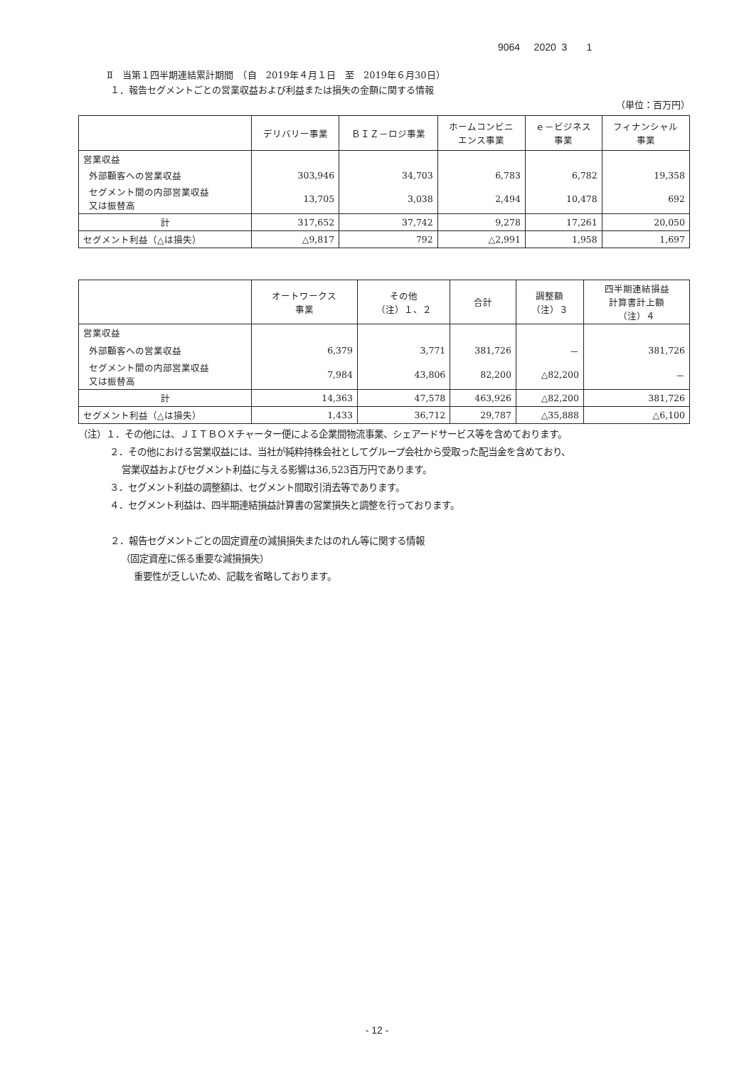9064 2020 3 1
Ⅱ　当第１四半期連結累計期間　（自　2019年４月１日　至　2019年６月30日）
１．報告セグメントごとの営業収益および利益または損失の金額に関する情報
（単位：百万円）
| | デリバリー事業 | ＢＩＺ－ロジ事業 | ホームコンビニ エンス事業 | ｅ－ビジネス 事業 | フィナンシャル 事業 |
| --- | --- | --- | --- | --- | --- |
| 営業収益 | | | | | |
| 外部顧客への営業収益 | 303,946 | 34,703 | 6,783 | 6,782 | 19,358 |
| セグメント間の内部営業収益 又は振替高 | 13,705 | 3,038 | 2,494 | 10,478 | 692 |
| 計 | 317,652 | 37,742 | 9,278 | 17,261 | 20,050 |
| セグメント利益（△は損失） | △9,817 | 792 | △2,991 | 1,958 | 1,697 |
| | オートワークス 事業 | その他 （注）１、２ | 合計 | 調整額 （注）３ | 四半期連結損益 計算書計上額 （注）４ |
| --- | --- | --- | --- | --- | --- |
| 営業収益 | | | | | |
| 外部顧客への営業収益 | 6,379 | 3,771 | 381,726 | － | 381,726 |
| セグメント間の内部営業収益 又は振替高 | 7,984 | 43,806 | 82,200 | △82,200 | － |
| 計 | 14,363 | 47,578 | 463,926 | △82,200 | 381,726 |
| セグメント利益（△は損失） | 1,433 | 36,712 | 29,787 | △35,888 | △6,100 |
（注）１．その他には、ＪＩＴＢＯＸチャーター便による企業間物流事業、シェアードサービス等を含めております。
２．その他における営業収益には、当社が純粋持株会社としてグループ会社から受取った配当金を含めており、
営業収益およびセグメント利益に与える影響は36,523百万円であります。
３．セグメント利益の調整額は、セグメント間取引消去等であります。
４．セグメント利益は、四半期連結損益計算書の営業損失と調整を行っております。
２．報告セグメントごとの固定資産の減損損失またはのれん等に関する情報
（固定資産に係る重要な減損損失）
重要性が乏しいため、記載を省略しております。
- 12 -